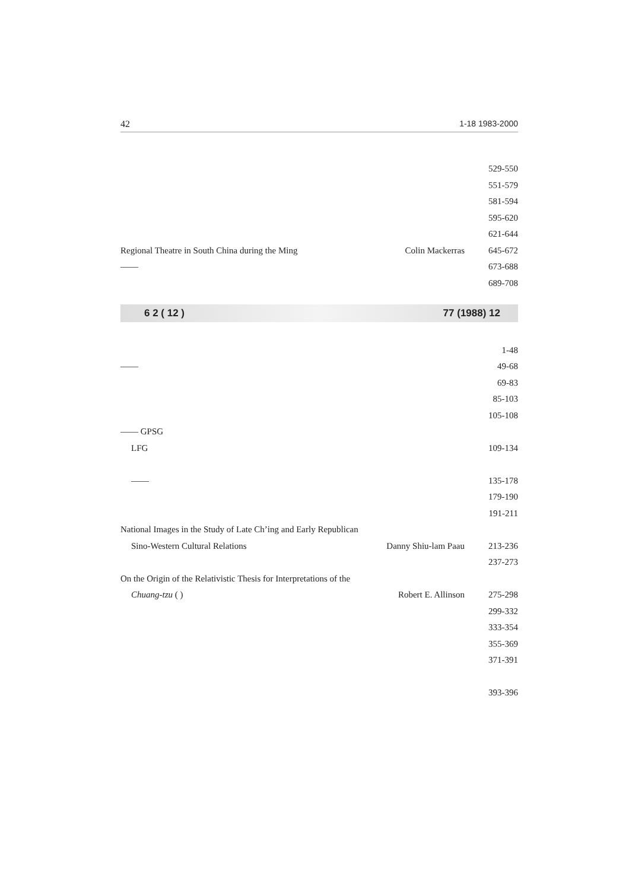42 1-18 1983-2000
| | | 529-550 |
| | | 551-579 |
| | | 581-594 |
| | | 595-620 |
| | | 621-644 |
| Regional Theatre in South China during the Ming | Colin Mackerras | 645-672 |
| —— | | 673-688 |
| | | 689-708 |
6 2 ( 12 ) 77 (1988) 12
| | | 1-48 |
| —— | | 49-68 |
| | | 69-83 |
| | | 85-103 |
| | | 105-108 |
| —— GPSG | | |
| LFG | | 109-134 |
| —— | | 135-178 |
| | | 179-190 |
| | | 191-211 |
| National Images in the Study of Late Ch’ing and Early Republican | | |
| Sino-Western Cultural Relations | Danny Shiu-lam Paau | 213-236 |
| | | 237-273 |
| On the Origin of the Relativistic Thesis for Interpretations of the | | |
| Chuang-tzu ( ) | Robert E. Allinson | 275-298 |
| | | 299-332 |
| | | 333-354 |
| | | 355-369 |
| | | 371-391 |
| | | 393-396 |